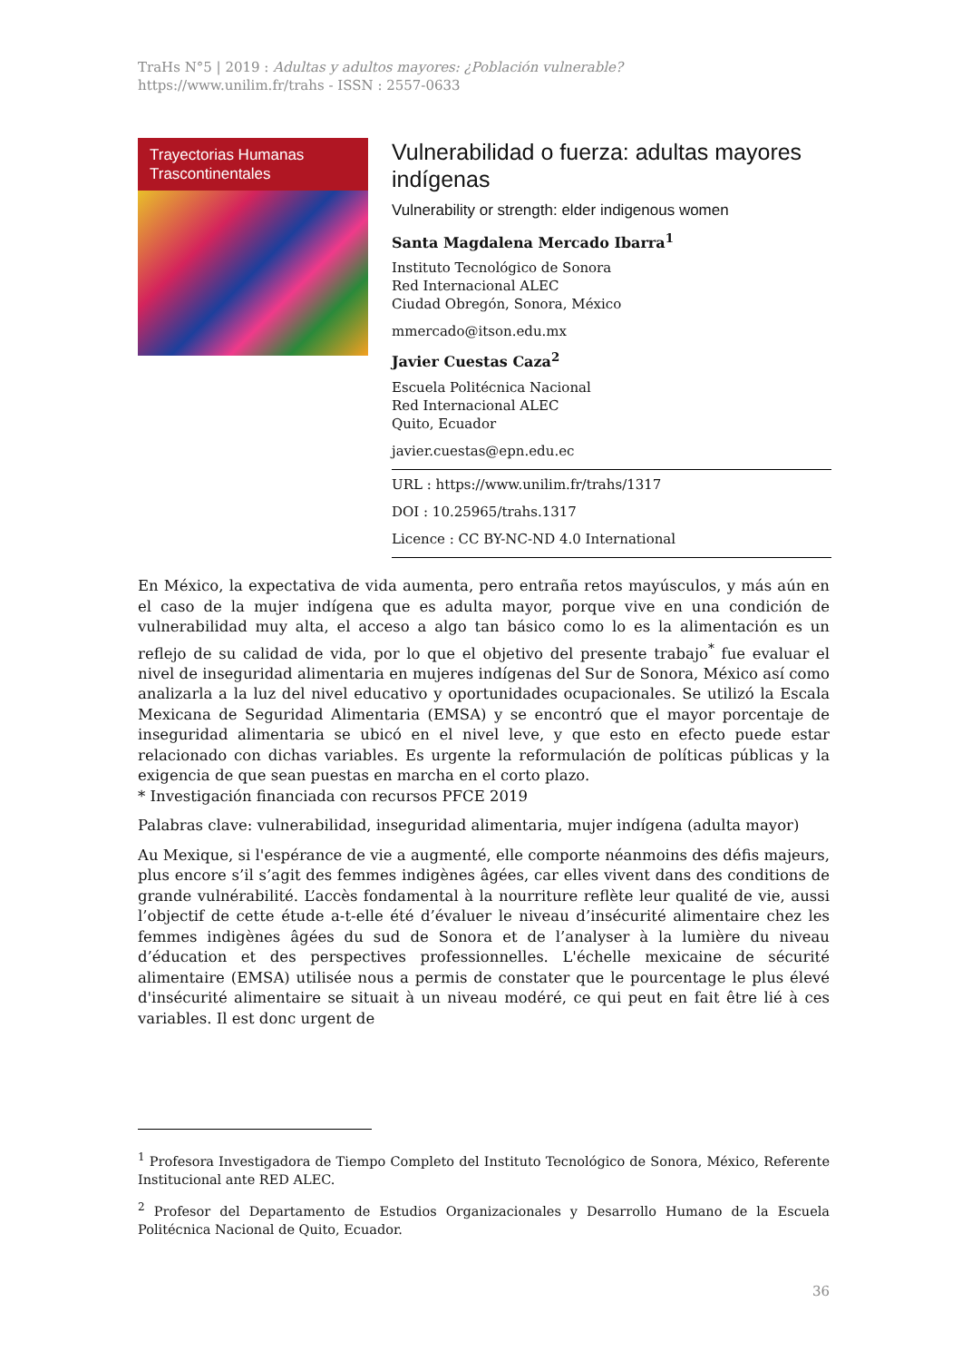TraHs N°5 | 2019 : Adultas y adultos mayores: ¿Población vulnerable?
https://www.unilim.fr/trahs - ISSN : 2557-0633
Trayectorias Humanas
Trascontinentales
Vulnerabilidad o fuerza: adultas mayores indígenas
Vulnerability or strength: elder indigenous women
Santa Magdalena Mercado Ibarra<sup>1</sup>
Instituto Tecnológico de Sonora
Red Internacional ALEC
Ciudad Obregón, Sonora, México
mmercado@itson.edu.mx
Javier Cuestas Caza<sup>2</sup>
Escuela Politécnica Nacional
Red Internacional ALEC
Quito, Ecuador
javier.cuestas@epn.edu.ec
URL : https://www.unilim.fr/trahs/1317
DOI : 10.25965/trahs.1317
Licence : CC BY-NC-ND 4.0 International
En México, la expectativa de vida aumenta, pero entraña retos mayúsculos, y más aún en el caso de la mujer indígena que es adulta mayor, porque vive en una condición de vulnerabilidad muy alta, el acceso a algo tan básico como lo es la alimentación es un reflejo de su calidad de vida, por lo que el objetivo del presente trabajo<sup>*</sup> fue evaluar el nivel de inseguridad alimentaria en mujeres indígenas del Sur de Sonora, México así como analizarla a la luz del nivel educativo y oportunidades ocupacionales. Se utilizó la Escala Mexicana de Seguridad Alimentaria (EMSA) y se encontró que el mayor porcentaje de inseguridad alimentaria se ubicó en el nivel leve, y que esto en efecto puede estar relacionado con dichas variables. Es urgente la reformulación de políticas públicas y la exigencia de que sean puestas en marcha en el corto plazo.
* Investigación financiada con recursos PFCE 2019
Palabras clave: vulnerabilidad, inseguridad alimentaria, mujer indígena (adulta mayor)
Au Mexique, si l'espérance de vie a augmenté, elle comporte néanmoins des défis majeurs, plus encore s’il s’agit des femmes indigènes âgées, car elles vivent dans des conditions de grande vulnérabilité. L’accès fondamental à la nourriture reflète leur qualité de vie, aussi l’objectif de cette étude a-t-elle été d’évaluer le niveau d’insécurité alimentaire chez les femmes indigènes âgées du sud de Sonora et de l’analyser à la lumière du niveau d’éducation et des perspectives professionnelles. L'échelle mexicaine de sécurité alimentaire (EMSA) utilisée nous a permis de constater que le pourcentage le plus élevé d'insécurité alimentaire se situait à un niveau modéré, ce qui peut en fait être lié à ces variables. Il est donc urgent de
<sup>1</sup> Profesora Investigadora de Tiempo Completo del Instituto Tecnológico de Sonora, México, Referente Institucional ante RED ALEC.
<sup>2</sup> Profesor del Departamento de Estudios Organizacionales y Desarrollo Humano de la Escuela Politécnica Nacional de Quito, Ecuador.
36